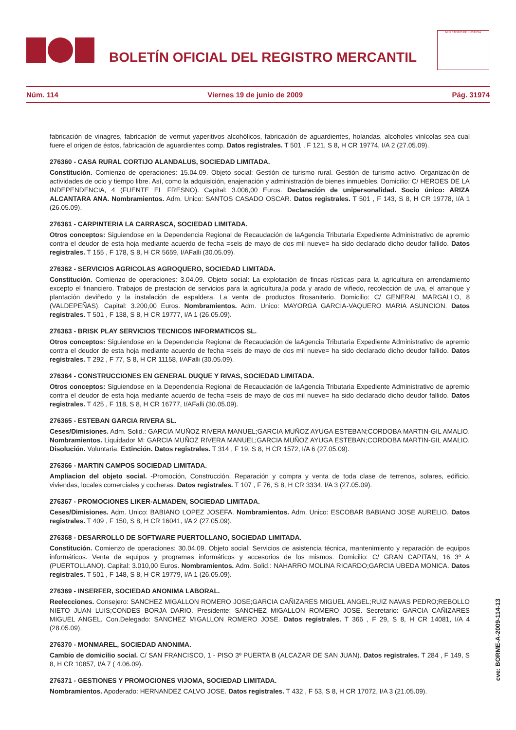BOLETÍN OFICIAL DEL REGISTRO MERCANTIL
MINISTERIO DE JUSTICIA
Núm. 114 Viernes 19 de junio de 2009 Pág. 31974
fabricación de vinagres, fabricación de vermut yaperitivos alcohólicos, fabricación de aguardientes, holandas, alcoholes vinícolas sea cual fuere el origen de éstos, fabricación de aguardientes comp. Datos registrales. T 501 , F 121, S 8, H CR 19774, I/A 2 (27.05.09).
276360 - CASA RURAL CORTIJO ALANDALUS, SOCIEDAD LIMITADA.
Constitución. Comienzo de operaciones: 15.04.09. Objeto social: Gestión de turismo rural. Gestión de turismo activo. Organización de actividades de ocio y tiempo libre. Así, como la adquisición, enajenación y administración de bienes inmuebles. Domicilio: C/ HEROES DE LA INDEPENDENCIA, 4 (FUENTE EL FRESNO). Capital: 3.006,00 Euros. Declaración de unipersonalidad. Socio único: ARIZA ALCANTARA ANA. Nombramientos. Adm. Unico: SANTOS CASADO OSCAR. Datos registrales. T 501 , F 143, S 8, H CR 19778, I/A 1 (26.05.09).
276361 - CARPINTERIA LA CARRASCA, SOCIEDAD LIMITADA.
Otros conceptos: Siguiendose en la Dependencia Regional de Recaudación de laAgencia Tributaria Expediente Administrativo de apremio contra el deudor de esta hoja mediante acuerdo de fecha =seis de mayo de dos mil nueve= ha sido declarado dicho deudor fallido. Datos registrales. T 155 , F 178, S 8, H CR 5659, I/AFalli (30.05.09).
276362 - SERVICIOS AGRICOLAS AGROQUERO, SOCIEDAD LIMITADA.
Constitución. Comienzo de operaciones: 3.04.09. Objeto social: La explotación de fincas rústicas para la agricultura en arrendamiento excepto el financiero. Trabajos de prestación de servicios para la agricultura,la poda y arado de viñedo, recolección de uva, el arranque y plantación deviñedo y la instalación de espaldera. La venta de productos fitosanitario. Domicilio: C/ GENERAL MARGALLO, 8 (VALDEPEÑAS). Capital: 3.200,00 Euros. Nombramientos. Adm. Unico: MAYORGA GARCIA-VAQUERO MARIA ASUNCION. Datos registrales. T 501 , F 138, S 8, H CR 19777, I/A 1 (26.05.09).
276363 - BRISK PLAY SERVICIOS TECNICOS INFORMATICOS SL.
Otros conceptos: Siguiendose en la Dependencia Regional de Recaudación de laAgencia Tributaria Expediente Administrativo de apremio contra el deudor de esta hoja mediante acuerdo de fecha =seis de mayo de dos mil nueve= ha sido declarado dicho deudor fallido. Datos registrales. T 292 , F 77, S 8, H CR 11158, I/AFalli (30.05.09).
276364 - CONSTRUCCIONES EN GENERAL DUQUE Y RIVAS, SOCIEDAD LIMITADA.
Otros conceptos: Siguiendose en la Dependencia Regional de Recaudación de laAgencia Tributaria Expediente Administrativo de apremio contra el deudor de esta hoja mediante acuerdo de fecha =seis de mayo de dos mil nueve= ha sido declarado dicho deudor fallido. Datos registrales. T 425 , F 118, S 8, H CR 16777, I/AFalli (30.05.09).
276365 - ESTEBAN GARCIA RIVERA SL.
Ceses/Dimisiones. Adm. Solid.: GARCIA MUÑOZ RIVERA MANUEL;GARCIA MUÑOZ AYUGA ESTEBAN;CORDOBA MARTIN-GIL AMALIO. Nombramientos. Liquidador M: GARCIA MUÑOZ RIVERA MANUEL;GARCIA MUÑOZ AYUGA ESTEBAN;CORDOBA MARTIN-GIL AMALIO. Disolución. Voluntaria. Extinción. Datos registrales. T 314 , F 19, S 8, H CR 1572, I/A 6 (27.05.09).
276366 - MARTIN CAMPOS SOCIEDAD LIMITADA.
Ampliacion del objeto social. -Promoción, Construcción, Reparación y compra y venta de toda clase de terrenos, solares, edificio, viviendas, locales comerciales y cocheras. Datos registrales. T 107 , F 76, S 8, H CR 3334, I/A 3 (27.05.09).
276367 - PROMOCIONES LIKER-ALMADEN, SOCIEDAD LIMITADA.
Ceses/Dimisiones. Adm. Unico: BABIANO LOPEZ JOSEFA. Nombramientos. Adm. Unico: ESCOBAR BABIANO JOSE AURELIO. Datos registrales. T 409 , F 150, S 8, H CR 16041, I/A 2 (27.05.09).
276368 - DESARROLLO DE SOFTWARE PUERTOLLANO, SOCIEDAD LIMITADA.
Constitución. Comienzo de operaciones: 30.04.09. Objeto social: Servicios de asistencia técnica, mantenimiento y reparación de equipos informáticos. Venta de equipos y programas informáticos y accesorios de los mismos. Domicilio: C/ GRAN CAPITAN, 16 3º A (PUERTOLLANO). Capital: 3.010,00 Euros. Nombramientos. Adm. Solid.: NAHARRO MOLINA RICARDO;GARCIA UBEDA MONICA. Datos registrales. T 501 , F 148, S 8, H CR 19779, I/A 1 (26.05.09).
276369 - INSERFER, SOCIEDAD ANONIMA LABORAL.
Reelecciones. Consejero: SANCHEZ MIGALLON ROMERO JOSE;GARCIA CAÑIZARES MIGUEL ANGEL;RUIZ NAVAS PEDRO;REBOLLO NIETO JUAN LUIS;CONDES BORJA DARIO. Presidente: SANCHEZ MIGALLON ROMERO JOSE. Secretario: GARCIA CAÑIZARES MIGUEL ANGEL. Con.Delegado: SANCHEZ MIGALLON ROMERO JOSE. Datos registrales. T 366 , F 29, S 8, H CR 14081, I/A 4 (28.05.09).
276370 - MONMAREL, SOCIEDAD ANONIMA.
Cambio de domicilio social. C/ SAN FRANCISCO, 1 - PISO 3º PUERTA B (ALCAZAR DE SAN JUAN). Datos registrales. T 284 , F 149, S 8, H CR 10857, I/A 7 ( 4.06.09).
276371 - GESTIONES Y PROMOCIONES VIJOMA, SOCIEDAD LIMITADA.
Nombramientos. Apoderado: HERNANDEZ CALVO JOSE. Datos registrales. T 432 , F 53, S 8, H CR 17072, I/A 3 (21.05.09).
cve: BORME-A-2009-114-13